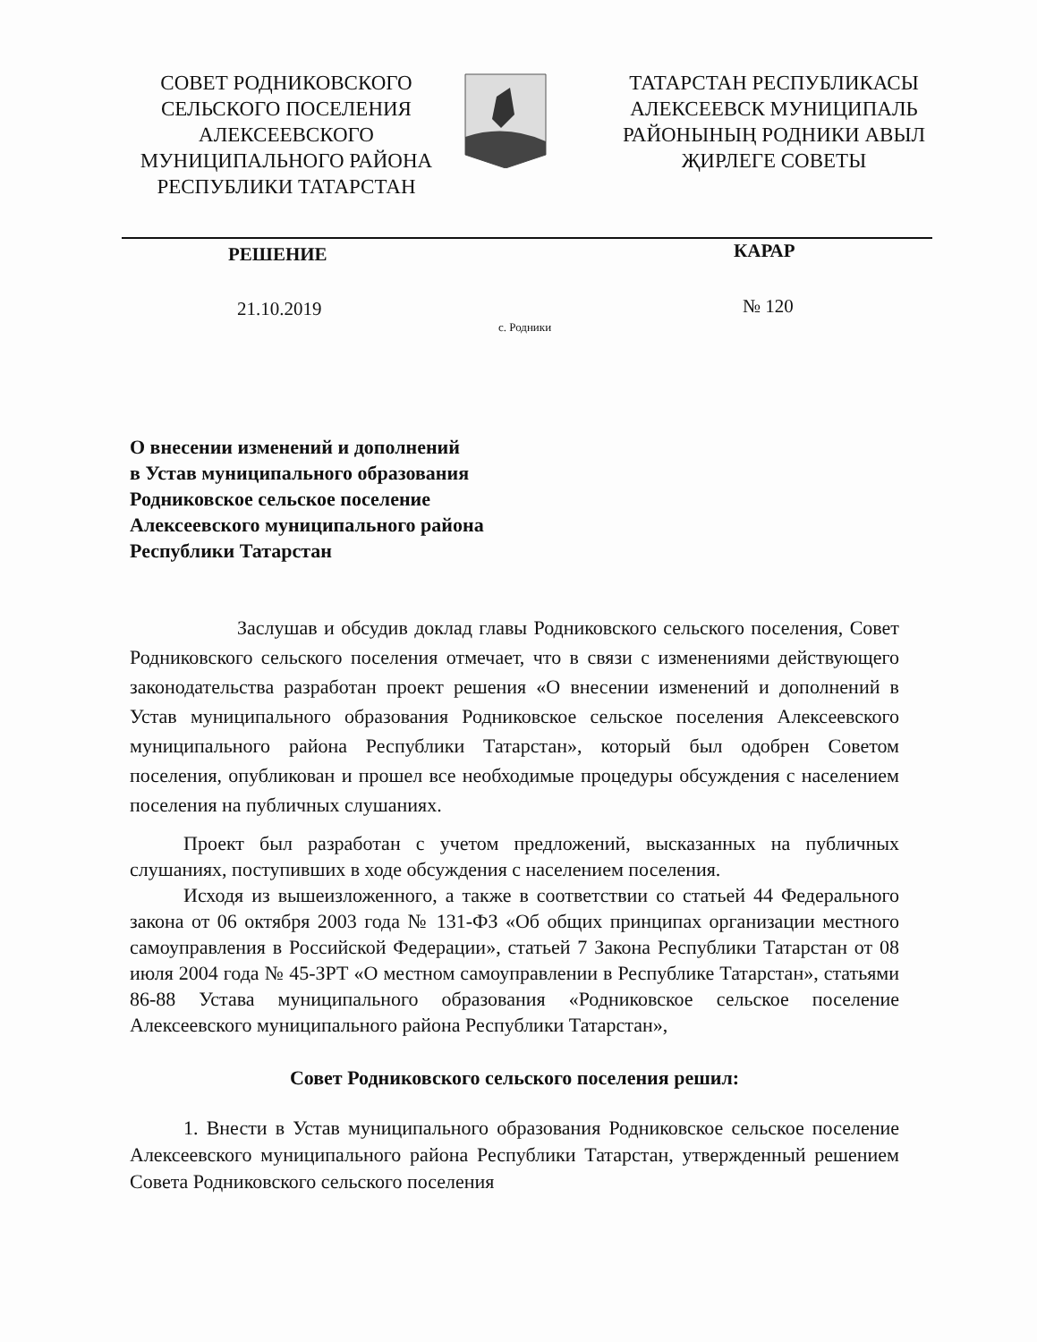СОВЕТ РОДНИКОВСКОГО СЕЛЬСКОГО ПОСЕЛЕНИЯ АЛЕКСЕЕВСКОГО МУНИЦИПАЛЬНОГО РАЙОНА РЕСПУБЛИКИ ТАТАРСТАН
ТАТАРСТАН РЕСПУБЛИКАСЫ АЛЕКСЕЕВСК МУНИЦИПАЛЬ РАЙОНЫНЫҢ РОДНИКИ АВЫЛ ҖИРЛЕГЕ СОВЕТЫ
РЕШЕНИЕ КАРАР
21.10.2019
с. Родники
№ 120
О внесении изменений и дополнений
в Устав муниципального образования
Родниковское сельское поселение
Алексеевского муниципального района
Республики Татарстан
Заслушав и обсудив доклад главы Родниковского сельского поселения, Совет Родниковского сельского поселения отмечает, что в связи с изменениями действующего законодательства разработан проект решения «О внесении изменений и дополнений в Устав муниципального образования Родниковское сельское поселения Алексеевского муниципального района Республики Татарстан», который был одобрен Советом поселения, опубликован и прошел все необходимые процедуры обсуждения с населением поселения на публичных слушаниях.
Проект был разработан с учетом предложений, высказанных на публичных слушаниях, поступивших в ходе обсуждения с населением поселения.
Исходя из вышеизложенного, а также в соответствии со статьей 44 Федерального закона от 06 октября 2003 года № 131-ФЗ «Об общих принципах организации местного самоуправления в Российской Федерации», статьей 7 Закона Республики Татарстан от 08 июля 2004 года № 45-ЗРТ «О местном самоуправлении в Республике Татарстан», статьями 86-88 Устава муниципального образования «Родниковское сельское поселение Алексеевского муниципального района Республики Татарстан»,
Совет Родниковского сельского поселения решил:
1. Внести в Устав муниципального образования Родниковское сельское поселение Алексеевского муниципального района Республики Татарстан, утвержденный решением Совета Родниковского сельского поселения